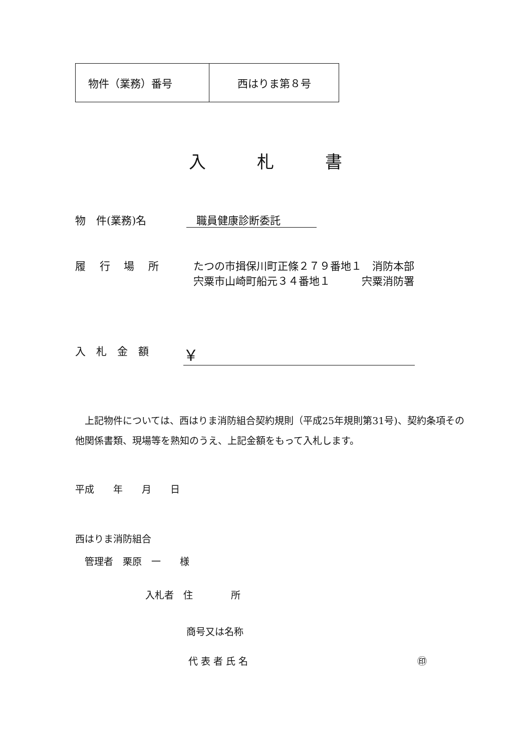| 物件（業務）番号 | 西はりま第８号 |
入　　　札　　　書
物　件(業務)名 職員健康診断委託
履　 行　 場　 所 たつの市揖保川町正條２７９番地１　消防本部
宍粟市山崎町船元３４番地１　　　宍粟消防署
入　札　金　額 ￥
　上記物件については、西はりま消防組合契約規則（平成25年規則第31号)、契約条項その他関係書類、現場等を熟知のうえ、上記金額をもって入札します。
平成　　年　　月　　日
西はりま消防組合
　管理者　栗原　一　　様
入札者　住　　　　所
商号又は名称
代 表 者 氏 名 ㊞